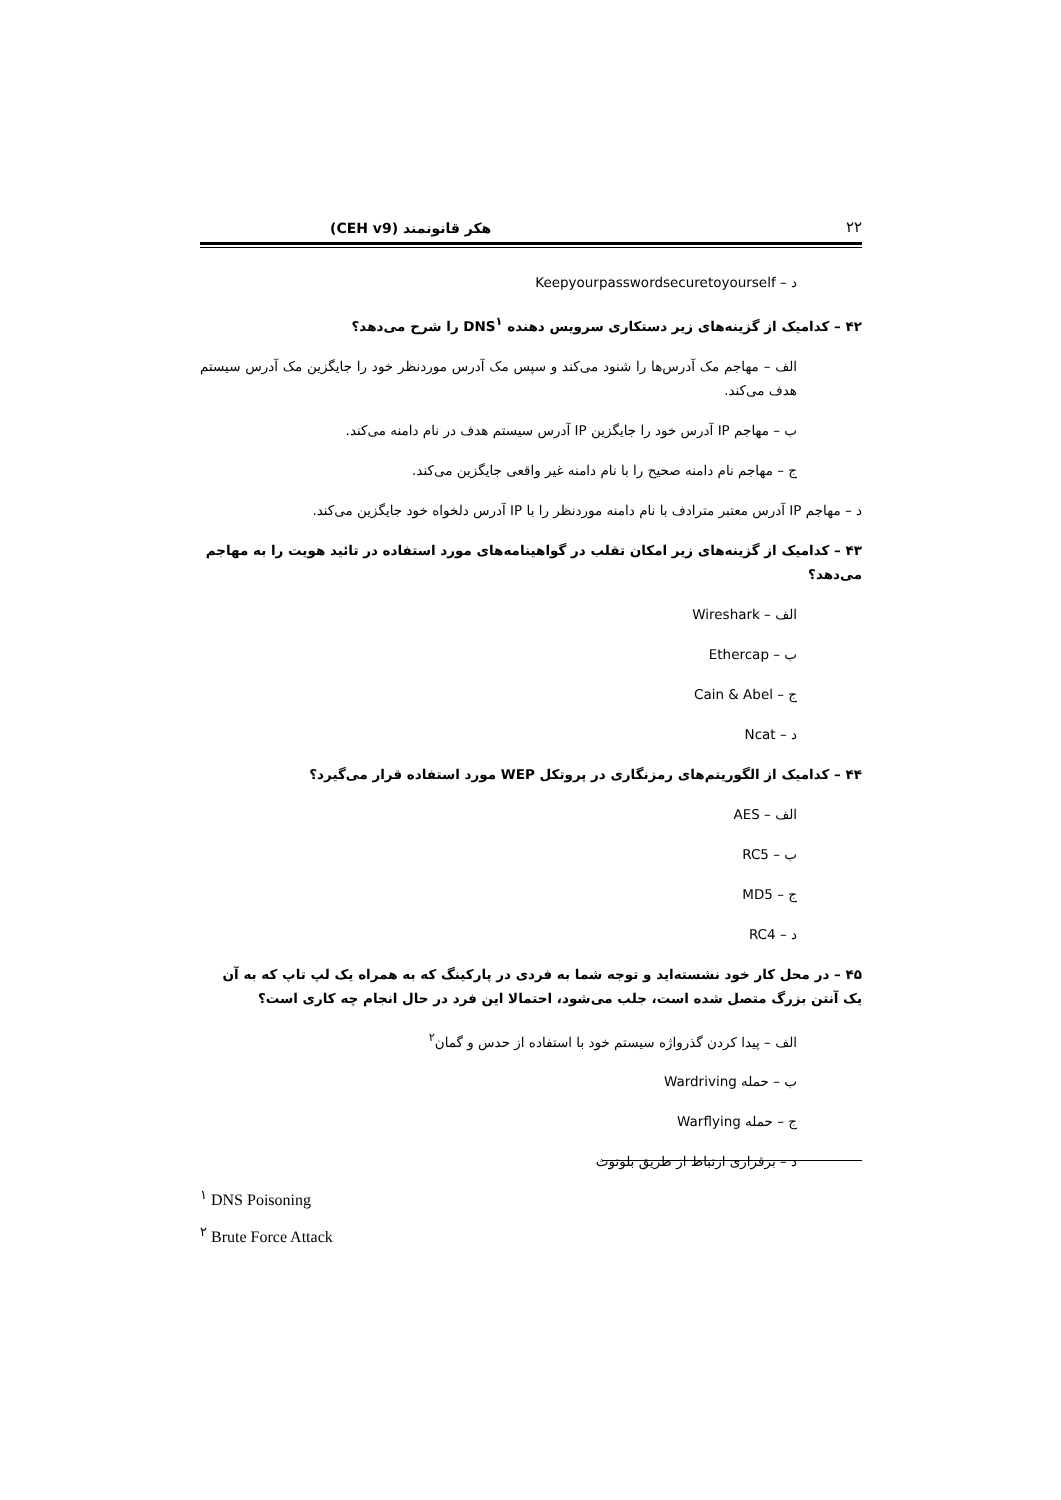۲۲ هکر قانونمند (CEH v9)
د – Keepyourpasswordsecuretoyourself
۴۲ – کدامیک از گزینه‌های زیر دستکاری سرویس دهنده DNS<sup>۱</sup> را شرح می‌دهد؟
الف – مهاجم مک آدرس‌ها را شنود می‌کند و سپس مک آدرس موردنظر خود را جایگزین مک آدرس سیستم هدف می‌کند.
ب – مهاجم IP آدرس خود را جایگزین IP آدرس سیستم هدف در نام دامنه می‌کند.
ج – مهاجم نام دامنه صحیح را با نام دامنه غیر واقعی جایگزین می‌کند.
د – مهاجم IP آدرس معتبر مترادف با نام دامنه موردنظر را با IP آدرس دلخواه خود جایگزین می‌کند.
۴۳ – کدامیک از گزینه‌های زیر امکان تقلب در گواهینامه‌های مورد استفاده در تائید هویت را به مهاجم می‌دهد؟
الف – Wireshark
ب – Ethercap
ج – Cain & Abel
د – Ncat
۴۴ – کدامیک از الگوریتم‌های رمزنگاری در پروتکل WEP مورد استفاده قرار می‌گیرد؟
الف – AES
ب – RC5
ج – MD5
د – RC4
۴۵ – در محل کار خود نشسته‌اید و توجه شما به فردی در پارکینگ که به همراه یک لپ تاپ که به آن یک آنتن بزرگ متصل شده است، جلب می‌شود، احتمالا این فرد در حال انجام چه کاری است؟
الف – پیدا کردن گذرواژه سیستم خود با استفاده از حدس و گمان<sup>۲</sup>
ب – حمله Wardriving
ج – حمله Warflying
د – برقراری ارتباط از طریق بلوتوث
<sup>۱</sup> DNS Poisoning
<sup>۲</sup> Brute Force Attack